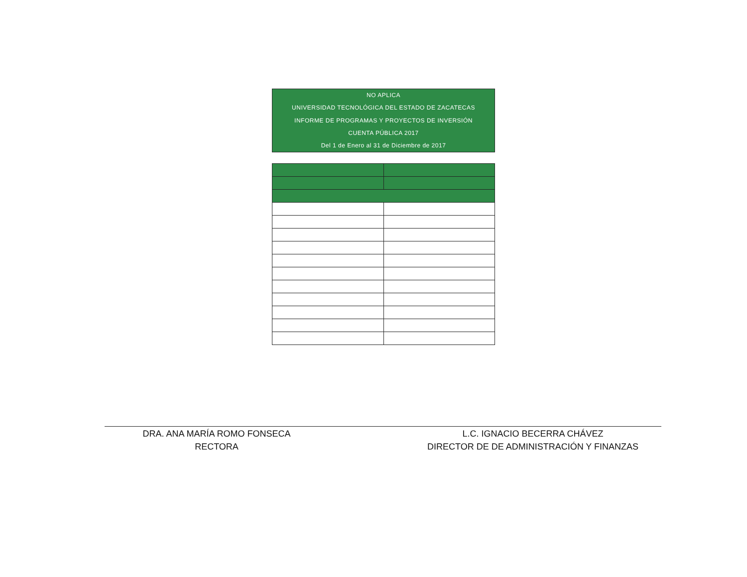NO APLICA
UNIVERSIDAD TECNOLÓGICA DEL ESTADO DE ZACATECAS
INFORME DE PROGRAMAS Y PROYECTOS DE INVERSIÓN
CUENTA PÚBLICA 2017
Del 1 de Enero al 31 de Diciembre de 2017
DRA. ANA MARÍA ROMO FONSECA
RECTORA
L.C. IGNACIO BECERRA CHÁVEZ
DIRECTOR DE DE ADMINISTRACIÓN Y FINANZAS